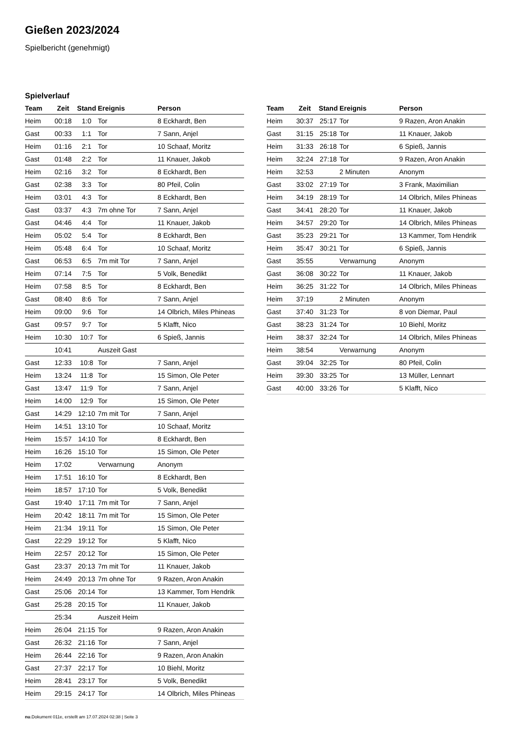Gießen 2023/2024
Spielbericht (genehmigt)
Spielverlauf
| Team | Zeit | Stand | Ereignis | Person |
| --- | --- | --- | --- | --- |
| Heim | 00:18 | 1:0 | Tor | 8 Eckhardt, Ben |
| Gast | 00:33 | 1:1 | Tor | 7 Sann, Anjel |
| Heim | 01:16 | 2:1 | Tor | 10 Schaaf, Moritz |
| Gast | 01:48 | 2:2 | Tor | 11 Knauer, Jakob |
| Heim | 02:16 | 3:2 | Tor | 8 Eckhardt, Ben |
| Gast | 02:38 | 3:3 | Tor | 80 Pfeil, Colin |
| Heim | 03:01 | 4:3 | Tor | 8 Eckhardt, Ben |
| Gast | 03:37 | 4:3 | 7m ohne Tor | 7 Sann, Anjel |
| Gast | 04:46 | 4:4 | Tor | 11 Knauer, Jakob |
| Heim | 05:02 | 5:4 | Tor | 8 Eckhardt, Ben |
| Heim | 05:48 | 6:4 | Tor | 10 Schaaf, Moritz |
| Gast | 06:53 | 6:5 | 7m mit Tor | 7 Sann, Anjel |
| Heim | 07:14 | 7:5 | Tor | 5 Volk, Benedikt |
| Heim | 07:58 | 8:5 | Tor | 8 Eckhardt, Ben |
| Gast | 08:40 | 8:6 | Tor | 7 Sann, Anjel |
| Heim | 09:00 | 9:6 | Tor | 14 Olbrich, Miles Phineas |
| Gast | 09:57 | 9:7 | Tor | 5 Klafft, Nico |
| Heim | 10:30 | 10:7 | Tor | 6 Spieß, Jannis |
| | 10:41 | | Auszeit Gast | |
| Gast | 12:33 | 10:8 | Tor | 7 Sann, Anjel |
| Heim | 13:24 | 11:8 | Tor | 15 Simon, Ole Peter |
| Gast | 13:47 | 11:9 | Tor | 7 Sann, Anjel |
| Heim | 14:00 | 12:9 | Tor | 15 Simon, Ole Peter |
| Gast | 14:29 | 12:10 | 7m mit Tor | 7 Sann, Anjel |
| Heim | 14:51 | 13:10 | Tor | 10 Schaaf, Moritz |
| Heim | 15:57 | 14:10 | Tor | 8 Eckhardt, Ben |
| Heim | 16:26 | 15:10 | Tor | 15 Simon, Ole Peter |
| Heim | 17:02 | | Verwarnung | Anonym |
| Heim | 17:51 | 16:10 | Tor | 8 Eckhardt, Ben |
| Heim | 18:57 | 17:10 | Tor | 5 Volk, Benedikt |
| Gast | 19:40 | 17:11 | 7m mit Tor | 7 Sann, Anjel |
| Heim | 20:42 | 18:11 | 7m mit Tor | 15 Simon, Ole Peter |
| Heim | 21:34 | 19:11 | Tor | 15 Simon, Ole Peter |
| Gast | 22:29 | 19:12 | Tor | 5 Klafft, Nico |
| Heim | 22:57 | 20:12 | Tor | 15 Simon, Ole Peter |
| Gast | 23:37 | 20:13 | 7m mit Tor | 11 Knauer, Jakob |
| Heim | 24:49 | 20:13 | 7m ohne Tor | 9 Razen, Aron Anakin |
| Gast | 25:06 | 20:14 | Tor | 13 Kammer, Tom Hendrik |
| Gast | 25:28 | 20:15 | Tor | 11 Knauer, Jakob |
| | 25:34 | | Auszeit Heim | |
| Heim | 26:04 | 21:15 | Tor | 9 Razen, Aron Anakin |
| Gast | 26:32 | 21:16 | Tor | 7 Sann, Anjel |
| Heim | 26:44 | 22:16 | Tor | 9 Razen, Aron Anakin |
| Gast | 27:37 | 22:17 | Tor | 10 Biehl, Moritz |
| Heim | 28:41 | 23:17 | Tor | 5 Volk, Benedikt |
| Heim | 29:15 | 24:17 | Tor | 14 Olbrich, Miles Phineas |
| Team | Zeit | Stand | Ereignis | Person |
| --- | --- | --- | --- | --- |
| Heim | 30:37 | 25:17 | Tor | 9 Razen, Aron Anakin |
| Gast | 31:15 | 25:18 | Tor | 11 Knauer, Jakob |
| Heim | 31:33 | 26:18 | Tor | 6 Spieß, Jannis |
| Heim | 32:24 | 27:18 | Tor | 9 Razen, Aron Anakin |
| Heim | 32:53 | | 2 Minuten | Anonym |
| Gast | 33:02 | 27:19 | Tor | 3 Frank, Maximilian |
| Heim | 34:19 | 28:19 | Tor | 14 Olbrich, Miles Phineas |
| Gast | 34:41 | 28:20 | Tor | 11 Knauer, Jakob |
| Heim | 34:57 | 29:20 | Tor | 14 Olbrich, Miles Phineas |
| Gast | 35:23 | 29:21 | Tor | 13 Kammer, Tom Hendrik |
| Heim | 35:47 | 30:21 | Tor | 6 Spieß, Jannis |
| Gast | 35:55 | | Verwarnung | Anonym |
| Gast | 36:08 | 30:22 | Tor | 11 Knauer, Jakob |
| Heim | 36:25 | 31:22 | Tor | 14 Olbrich, Miles Phineas |
| Heim | 37:19 | | 2 Minuten | Anonym |
| Gast | 37:40 | 31:23 | Tor | 8 von Diemar, Paul |
| Gast | 38:23 | 31:24 | Tor | 10 Biehl, Moritz |
| Heim | 38:37 | 32:24 | Tor | 14 Olbrich, Miles Phineas |
| Heim | 38:54 | | Verwarnung | Anonym |
| Gast | 39:04 | 32:25 | Tor | 80 Pfeil, Colin |
| Heim | 39:30 | 33:25 | Tor | 13 Müller, Lennart |
| Gast | 40:00 | 33:26 | Tor | 5 Klafft, Nico |
nu.Dokument 011e, erstellt am 17.07.2024 02:38 | Seite 3